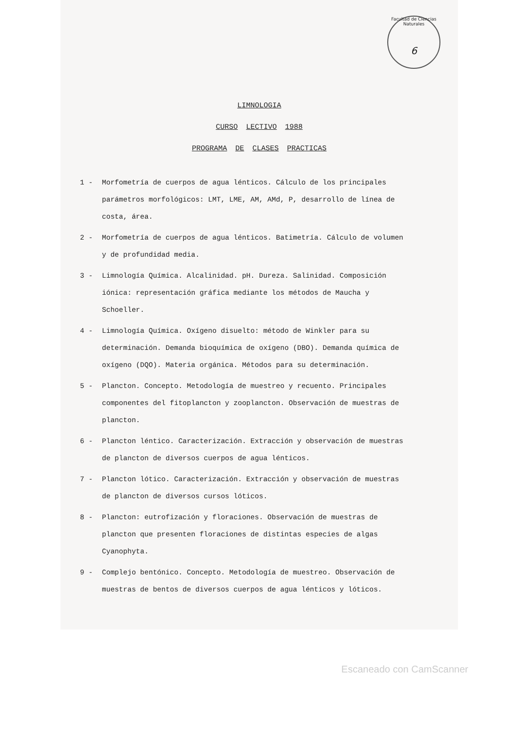Facultad de Ciencias Naturales
6
LIMNOLOGIA
CURSO LECTIVO 1988
PROGRAMA DE CLASES PRACTICAS
1 - Morfometría de cuerpos de agua lénticos. Cálculo de los principales parámetros morfológicos: LMT, LME, AM, AMd, P, desarrollo de línea de costa, área.
2 - Morfometría de cuerpos de agua lénticos. Batimetría. Cálculo de volumen y de profundidad media.
3 - Limnología Química. Alcalinidad. pH. Dureza. Salinidad. Composición iónica: representación gráfica mediante los métodos de Maucha y Schoeller.
4 - Limnología Química. Oxígeno disuelto: método de Winkler para su determinación. Demanda bioquímica de oxígeno (DBO). Demanda química de oxígeno (DQO). Materia orgánica. Métodos para su determinación.
5 - Plancton. Concepto. Metodología de muestreo y recuento. Principales componentes del fitoplancton y zooplancton. Observación de muestras de plancton.
6 - Plancton léntico. Caracterización. Extracción y observación de muestras de plancton de diversos cuerpos de agua lénticos.
7 - Plancton lótico. Caracterización. Extracción y observación de muestras de plancton de diversos cursos lóticos.
8 - Plancton: eutrofización y floraciones. Observación de muestras de plancton que presenten floraciones de distintas especies de algas Cyanophyta.
9 - Complejo bentónico. Concepto. Metodología de muestreo. Observación de muestras de bentos de diversos cuerpos de agua lénticos y lóticos.
Escaneado con CamScanner